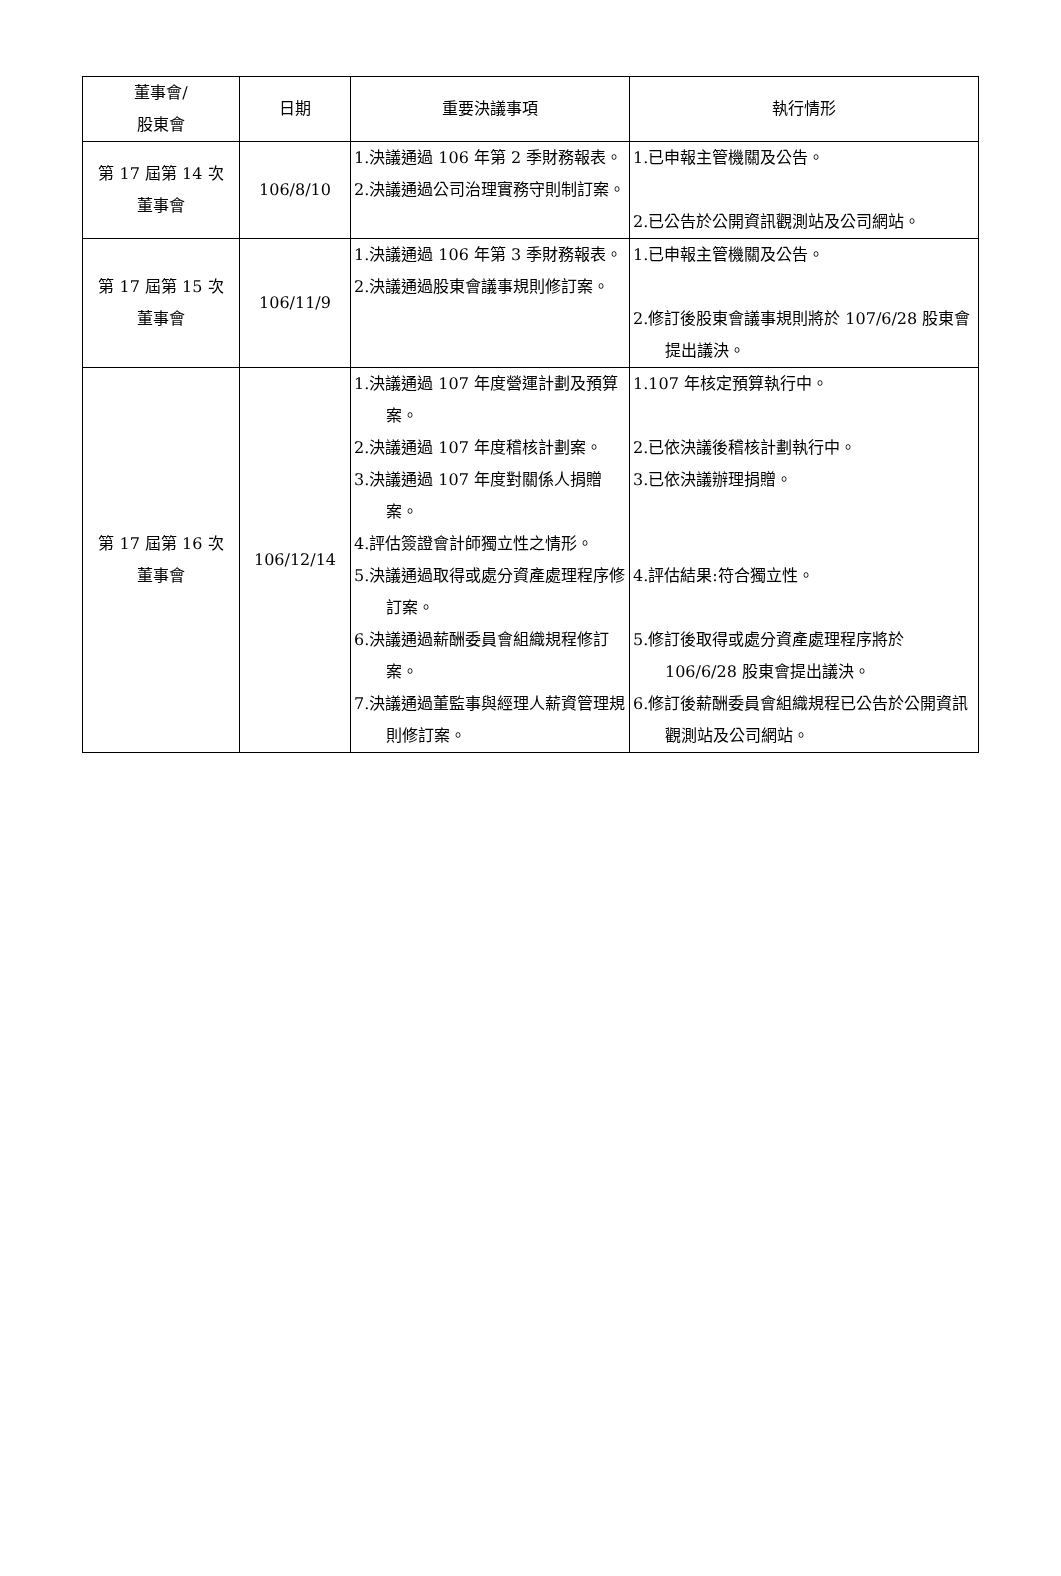| 董事會/ 股東會 | 日期 | 重要決議事項 | 執行情形 |
| --- | --- | --- | --- |
| 第 17 屆第 14 次 董事會 | 106/8/10 | 1.決議通過 106 年第 2 季財務報表。 2.決議通過公司治理實務守則制訂案。 | 1.已申報主管機關及公告。 2.已公告於公開資訊觀測站及公司網站。 |
| 第 17 屆第 15 次 董事會 | 106/11/9 | 1.決議通過 106 年第 3 季財務報表。 2.決議通過股東會議事規則修訂案。 | 1.已申報主管機關及公告。 2.修訂後股東會議事規則將於 107/6/28 股東會提出議決。 |
| 第 17 屆第 16 次 董事會 | 106/12/14 | 1.決議通過 107 年度營運計劃及預算案。 2.決議通過 107 年度稽核計劃案。 3.決議通過 107 年度對關係人捐贈案。 4.評估簽證會計師獨立性之情形。 5.決議通過取得或處分資產處理程序修訂案。 6.決議通過薪酬委員會組織規程修訂案。 7.決議通過董監事與經理人薪資管理規則修訂案。 | 1.107 年核定預算執行中。 2.已依決議後稽核計劃執行中。 3.已依決議辦理捐贈。 4.評估結果:符合獨立性。 5.修訂後取得或處分資產處理程序將於 106/6/28 股東會提出議決。 6.修訂後薪酬委員會組織規程已公告於公開資訊觀測站及公司網站。 |